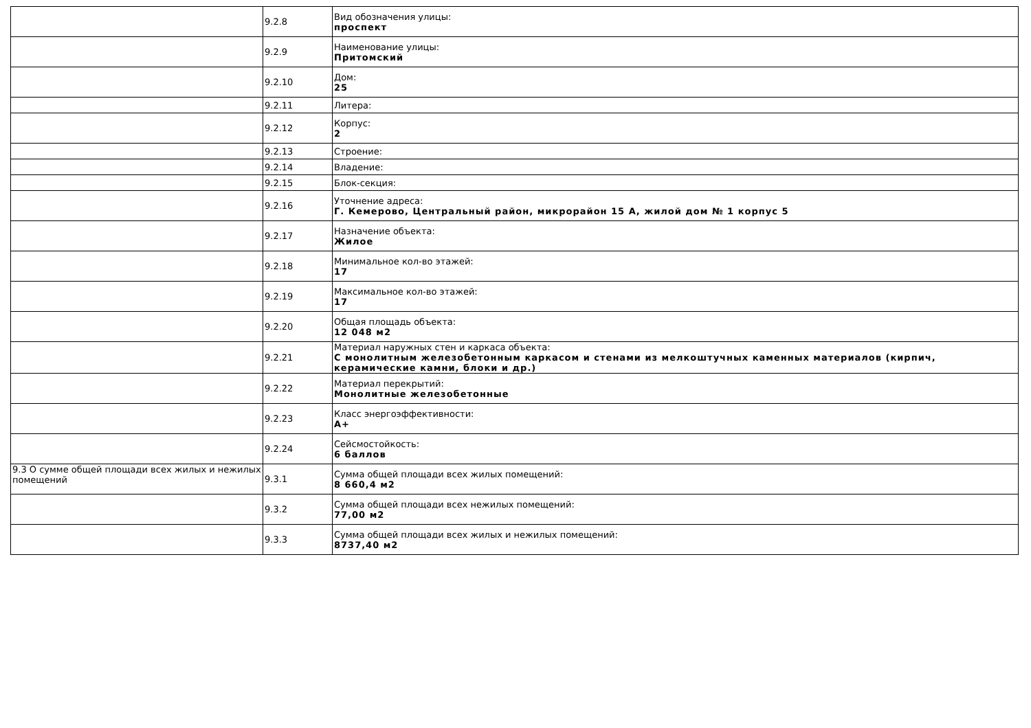| | 9.2.8 | Вид обозначения улицы: проспект |
| | 9.2.9 | Наименование улицы: Притомский |
| | 9.2.10 | Дом: 25 |
| | 9.2.11 | Литера: |
| | 9.2.12 | Корпус: 2 |
| | 9.2.13 | Строение: |
| | 9.2.14 | Владение: |
| | 9.2.15 | Блок-секция: |
| | 9.2.16 | Уточнение адреса: Г. Кемерово, Центральный район, микрорайон 15 А, жилой дом № 1 корпус 5 |
| | 9.2.17 | Назначение объекта: Жилое |
| | 9.2.18 | Минимальное кол-во этажей: 17 |
| | 9.2.19 | Максимальное кол-во этажей: 17 |
| | 9.2.20 | Общая площадь объекта: 12 048 м2 |
| | 9.2.21 | Материал наружных стен и каркаса объекта: С монолитным железобетонным каркасом и стенами из мелкоштучных каменных материалов (кирпич, керамические камни, блоки и др.) |
| | 9.2.22 | Материал перекрытий: Монолитные железобетонные |
| | 9.2.23 | Класс энергоэффективности: А+ |
| | 9.2.24 | Сейсмостойкость: 6 баллов |
| 9.3 О сумме общей площади всех жилых и нежилых помещений | 9.3.1 | Сумма общей площади всех жилых помещений: 8 660,4 м2 |
| | 9.3.2 | Сумма общей площади всех нежилых помещений: 77,00 м2 |
| | 9.3.3 | Сумма общей площади всех жилых и нежилых помещений: 8737,40 м2 |